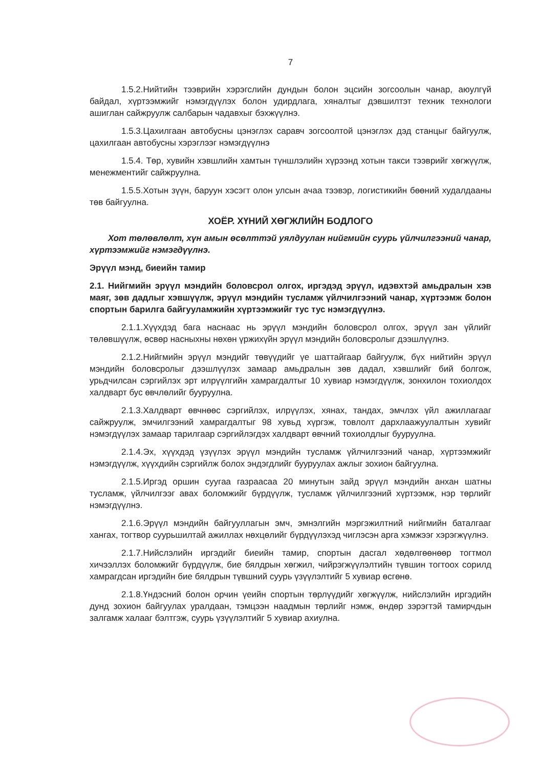7
1.5.2.Нийтийн тээврийн хэрэгслийн дундын болон эцсийн зогсоолын чанар, аюулгүй байдал, хүртээмжийг нэмэгдүүлэх болон удирдлага, хяналтыг дэвшилтэт техник технологи ашиглан сайжруулж салбарын чадавхыг бэхжүүлнэ.
1.5.3.Цахилгаан автобусны цэнэглэх саравч зогсоолтой цэнэглэх дэд станцыг байгуулж, цахилгаан автобусны хэрэглээг нэмэгдүүлнэ
1.5.4. Төр, хувийн хэвшлийн хамтын түншлэлийн хүрээнд хотын такси тээврийг хөгжүүлж, менежментийг сайжруулна.
1.5.5.Хотын зүүн, баруун хэсэгт олон улсын ачаа тээвэр, логистикийн бөөний худалдааны төв байгуулна.
ХОЁР. ХҮНИЙ ХӨГЖЛИЙН БОДЛОГО
Хот төлөвлөлт, хүн амын өсөлттэй уялдуулан нийгмийн суурь үйлчилгээний чанар, хүртээмжийг нэмэгдүүлнэ.
Эрүүл мэнд, биеийн тамир
2.1. Нийгмийн эрүүл мэндийн боловсрол олгох, иргэдэд эрүүл, идэвхтэй амьдралын хэв маяг, зөв дадлыг хэвшүүлж, эрүүл мэндийн тусламж үйлчилгээний чанар, хүртээмж болон спортын барилга байгууламжийн хүртээмжийг тус тус нэмэгдүүлнэ.
2.1.1.Хүүхдэд бага наснаас нь эрүүл мэндийн боловсрол олгох, эрүүл зан үйлийг төлөвшүүлж, өсвөр насныхны нөхөн үржихүйн эрүүл мэндийн боловсролыг дээшлүүлнэ.
2.1.2.Нийгмийн эрүүл мэндийг төвүүдийг үе шаттайгаар байгуулж, бүх нийтийн эрүүл мэндийн боловсролыг дээшлүүлэх замаар амьдралын зөв дадал, хэвшлийг бий болгож, урьдчилсан сэргийлэх эрт илрүүлгийн хамрагдалтыг 10 хувиар нэмэгдүүлж, зонхилон тохиолдох халдварт бус өвчлөлийг бууруулна.
2.1.3.Халдварт өвчнөөс сэргийлэх, илрүүлэх, хянах, тандах, эмчлэх үйл ажиллагааг сайжруулж, эмчилгээний хамрагдалтыг 98 хувьд хүргэж, товлолт дархлаажуулалтын хувийг нэмэгдүүлэх замаар тарилгаар сэргийлэгдэх халдварт өвчний тохиолдлыг бууруулна.
2.1.4.Эх, хүүхдэд үзүүлэх эрүүл мэндийн тусламж үйлчилгээний чанар, хүртээмжийг нэмэгдүүлж, хүүхдийн сэргийлж болох эндэгдлийг бууруулах ажлыг зохион байгуулна.
2.1.5.Иргэд оршин суугаа газраасаа 20 минутын зайд эрүүл мэндийн анхан шатны тусламж, үйлчилгээг авах боломжийг бүрдүүлж, тусламж үйлчилгээний хүртээмж, нэр төрлийг нэмэгдүүлнэ.
2.1.6.Эрүүл мэндийн байгууллагын эмч, эмнэлгийн мэргэжилтний нийгмийн баталгааг хангах, тогтвор суурьшилтай ажиллах нөхцөлийг бүрдүүлэхэд чиглэсэн арга хэмжээг хэрэгжүүлнэ.
2.1.7.Нийслэлийн иргэдийг биеийн тамир, спортын дасгал хөдөлгөөнөөр тогтмол хичээллэх боломжийг бүрдүүлж, бие бялдрын хөгжил, чийрэгжүүлэлтийн түвшин тогтоох сорилд хамрагдсан иргэдийн бие бялдрын түвшний суурь үзүүлэлтийг 5 хувиар өсгөнө.
2.1.8.Үндэсний болон орчин үеийн спортын төрлүүдийг хөгжүүлж, нийслэлийн иргэдийн дунд зохион байгуулах уралдаан, тэмцээн наадмын төрлийг нэмж, өндөр зэрэгтэй тамирчдын залгамж халааг бэлтгэж, суурь үзүүлэлтийг 5 хувиар ахиулна.